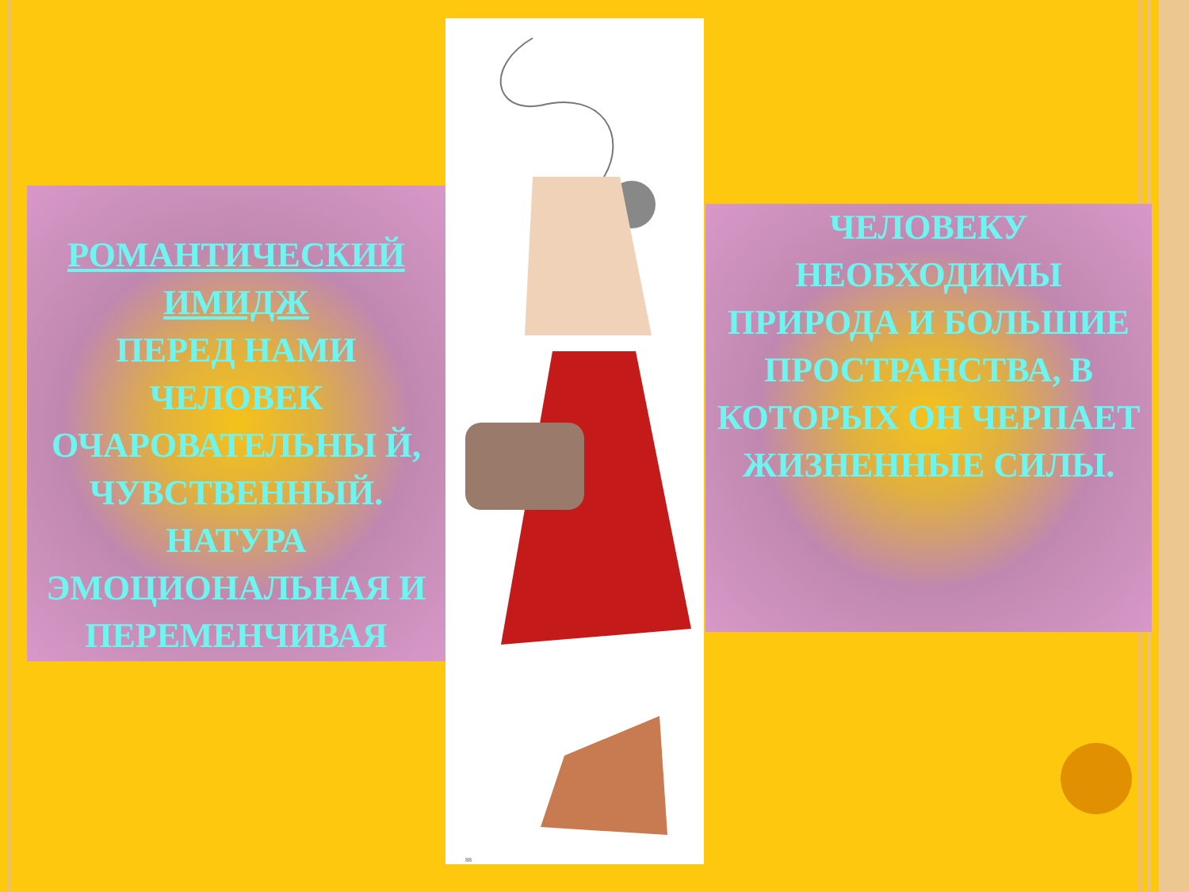РОМАНТИЧЕСКИЙ ИМИДЖ
ПЕРЕД НАМИ ЧЕЛОВЕК ОЧАРОВАТЕЛЬНЫ Й, ЧУВСТВЕННЫЙ. НАТУРА ЭМОЦИОНАЛЬНАЯ И ПЕРЕМЕНЧИВАЯ
88
ЧЕЛОВЕКУ НЕОБХОДИМЫ ПРИРОДА И БОЛЬШИЕ ПРОСТРАНСТВА, В КОТОРЫХ ОН ЧЕРПАЕТ ЖИЗНЕННЫЕ СИЛЫ.